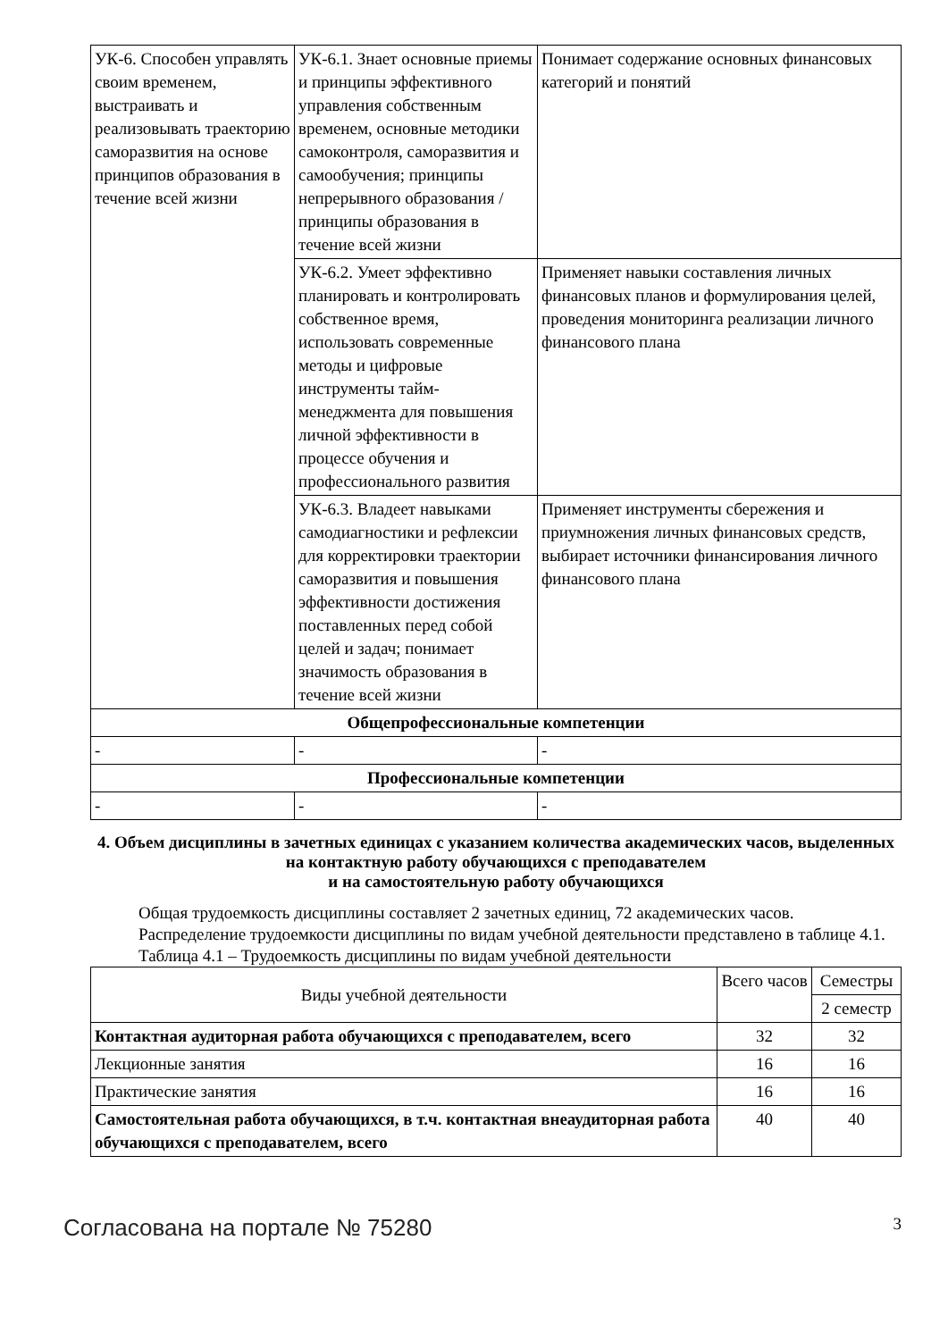| УК-6. Способен управлять своим временем, выстраивать и реализовывать траекторию саморазвития на основе принципов образования в течение всей жизни | УК-6.1. Знает основные приемы и принципы эффективного управления собственным временем, основные методики самоконтроля, саморазвития и самообучения; принципы непрерывного образования / принципы образования в течение всей жизни | Понимает содержание основных финансовых категорий и понятий |
| | УК-6.2. Умеет эффективно планировать и контролировать собственное время, использовать современные методы и цифровые инструменты тайм-менеджмента для повышения личной эффективности в процессе обучения и профессионального развития | Применяет навыки составления личных финансовых планов и формулирования целей, проведения мониторинга реализации личного финансового плана |
| | УК-6.3. Владеет навыками самодиагностики и рефлексии для корректировки траектории саморазвития и повышения эффективности достижения поставленных перед собой целей и задач; понимает значимость образования в течение всей жизни | Применяет инструменты сбережения и приумножения личных финансовых средств, выбирает источники финансирования личного финансового плана |
| Общепрофессиональные компетенции | | |
| - | - | - |
| Профессиональные компетенции | | |
| - | - | - |
4. Объем дисциплины в зачетных единицах с указанием количества академических часов, выделенных на контактную работу обучающихся с преподавателем
и на самостоятельную работу обучающихся
Общая трудоемкость дисциплины составляет 2 зачетных единиц, 72 академических часов.
Распределение трудоемкости дисциплины по видам учебной деятельности представлено в таблице 4.1.
Таблица 4.1 – Трудоемкость дисциплины по видам учебной деятельности
| Виды учебной деятельности | Всего часов | Семестры |
| | | 2 семестр |
| Контактная аудиторная работа обучающихся с преподавателем, всего | 32 | 32 |
| Лекционные занятия | 16 | 16 |
| Практические занятия | 16 | 16 |
| Самостоятельная работа обучающихся, в т.ч. контактная внеаудиторная работа обучающихся с преподавателем, всего | 40 | 40 |
Согласована на портале № 75280 3